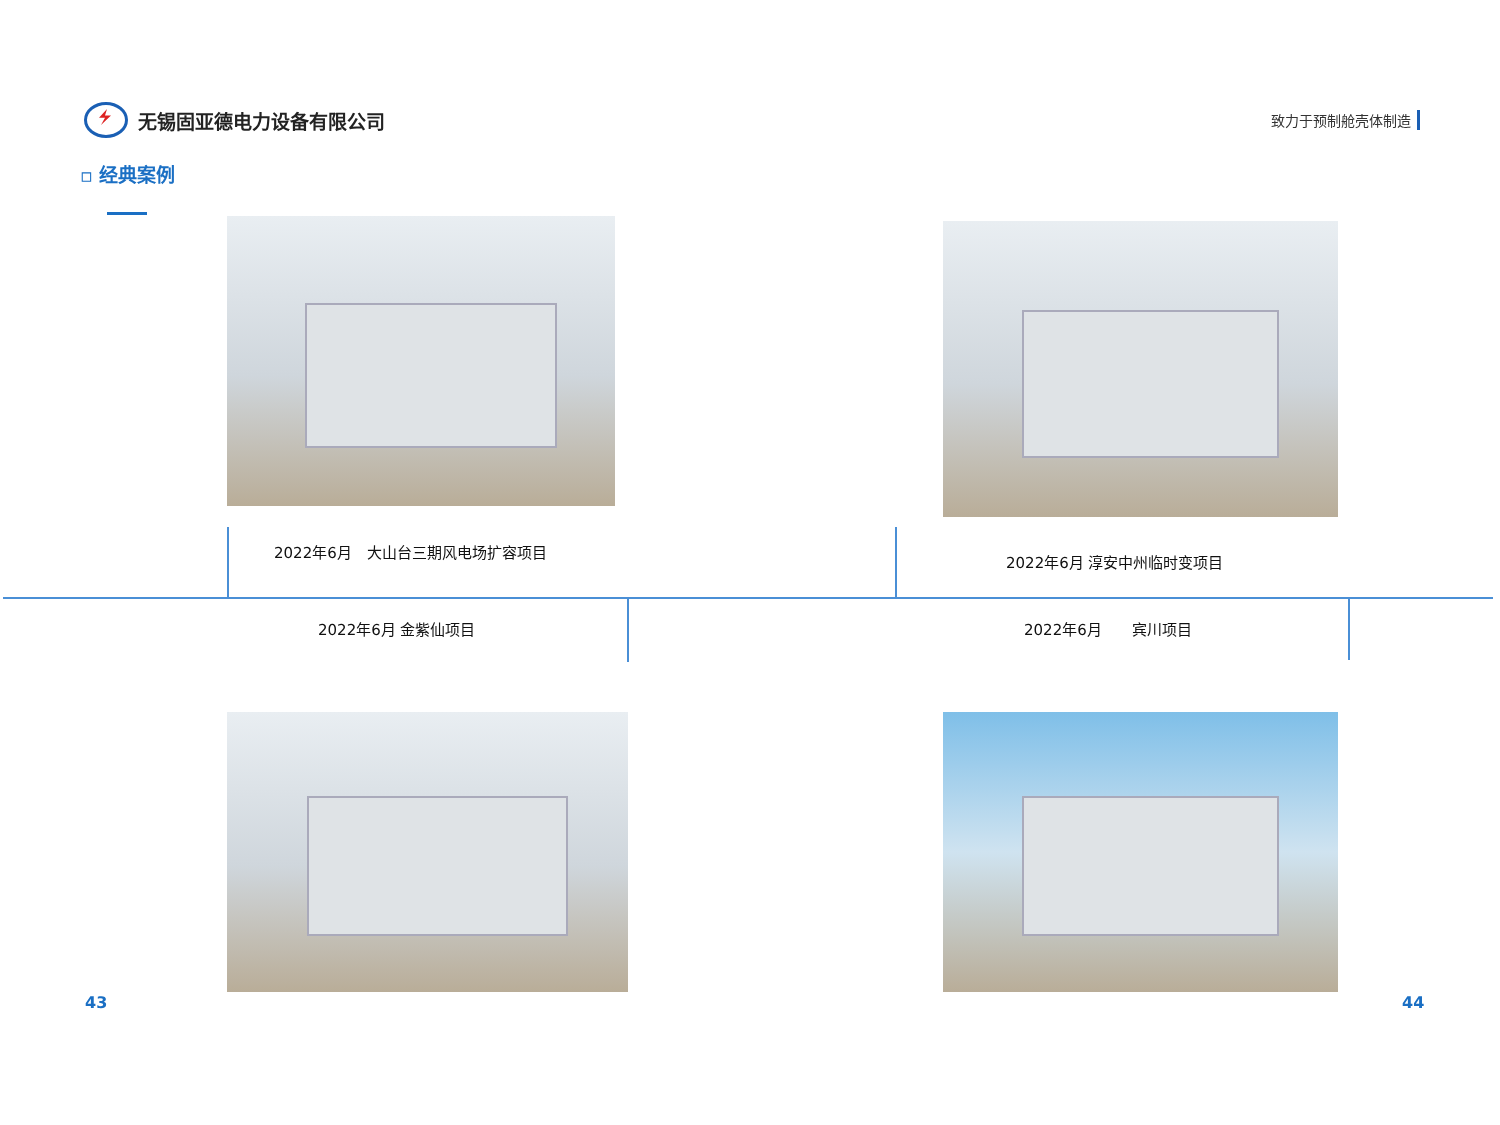无锡固亚德电力设备有限公司
致力于预制舱壳体制造
▫ 经典案例
2022年6月　大山台三期风电场扩容项目
2022年6月 淳安中州临时变项目
2022年6月 金紫仙项目 2022年6月　　宾川项目
43 44